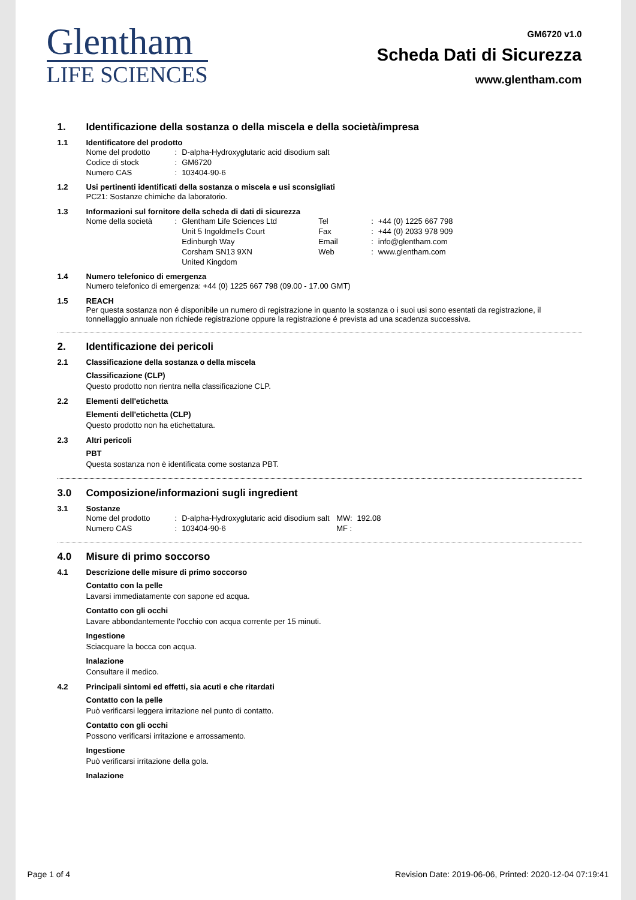Glentham
LIFE SCIENCES
GM6720 v1.0
Scheda Dati di Sicurezza
www.glentham.com
1. Identificazione della sostanza o della miscela e della società/impresa
1.1 Identificatore del prodotto
| Nome del prodotto | : | D-alpha-Hydroxyglutaric acid disodium salt |
| Codice di stock | : | GM6720 |
| Numero CAS | : | 103404-90-6 |
1.2 Usi pertinenti identificati della sostanza o miscela e usi sconsigliati
PC21: Sostanze chimiche da laboratorio.
1.3 Informazioni sul fornitore della scheda di dati di sicurezza
| Nome della società | : | Glentham Life Sciences Ltd | Tel | : | +44 (0) 1225 667 798 |
| | | Unit 5 Ingoldmells Court | Fax | : | +44 (0) 2033 978 909 |
| | | Edinburgh Way | Email | : | info@glentham.com |
| | | Corsham SN13 9XN | Web | : | www.glentham.com |
| | | United Kingdom | | | |
1.4 Numero telefonico di emergenza
Numero telefonico di emergenza: +44 (0) 1225 667 798 (09.00 - 17.00 GMT)
1.5 REACH
Per questa sostanza non é disponibile un numero di registrazione in quanto la sostanza o i suoi usi sono esentati da registrazione, il tonnellaggio annuale non richiede registrazione oppure la registrazione é prevista ad una scadenza successiva.
2. Identificazione dei pericoli
2.1 Classificazione della sostanza o della miscela
Classificazione (CLP)
Questo prodotto non rientra nella classificazione CLP.
2.2 Elementi dell'etichetta
Elementi dell'etichetta (CLP)
Questo prodotto non ha etichettatura.
2.3 Altri pericoli
PBT
Questa sostanza non è identificata come sostanza PBT.
3.0 Composizione/informazioni sugli ingredient
3.1 Sostanze
| Nome del prodotto | : | D-alpha-Hydroxyglutaric acid disodium salt | MW: | 192.08 |
| Numero CAS | : | 103404-90-6 | MF : | |
4.0 Misure di primo soccorso
4.1 Descrizione delle misure di primo soccorso
Contatto con la pelle
Lavarsi immediatamente con sapone ed acqua.
Contatto con gli occhi
Lavare abbondantemente l'occhio con acqua corrente per 15 minuti.
Ingestione
Sciacquare la bocca con acqua.
Inalazione
Consultare il medico.
4.2 Principali sintomi ed effetti, sia acuti e che ritardati
Contatto con la pelle
Può verificarsi leggera irritazione nel punto di contatto.
Contatto con gli occhi
Possono verificarsi irritazione e arrossamento.
Ingestione
Può verificarsi irritazione della gola.
Inalazione
Page 1 of 4 Revision Date: 2019-06-06, Printed: 2020-12-04 07:19:41